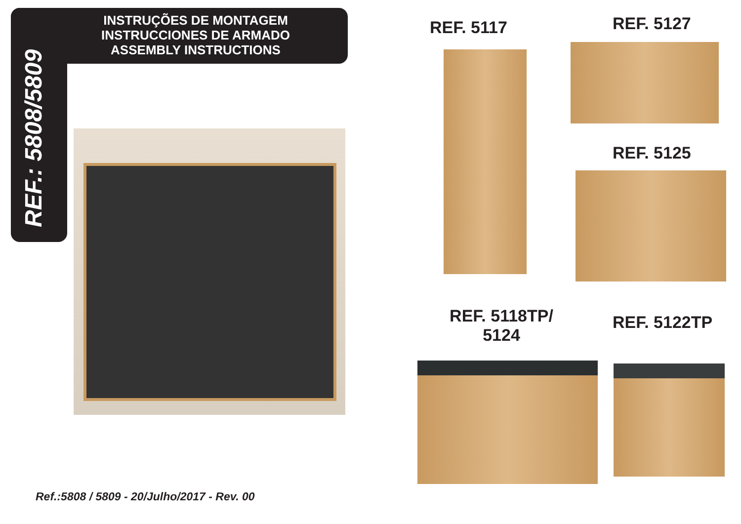INSTRUÇÕES DE MONTAGEM
INSTRUCCIONES DE ARMADO
ASSEMBLY INSTRUCTIONS
REF.: 5808/5809
REF. 5117 REF. 5127
REF. 5125
REF. 5118TP/
5124
REF. 5122TP
Ref.:5808 / 5809 - 20/Julho/2017 - Rev. 00